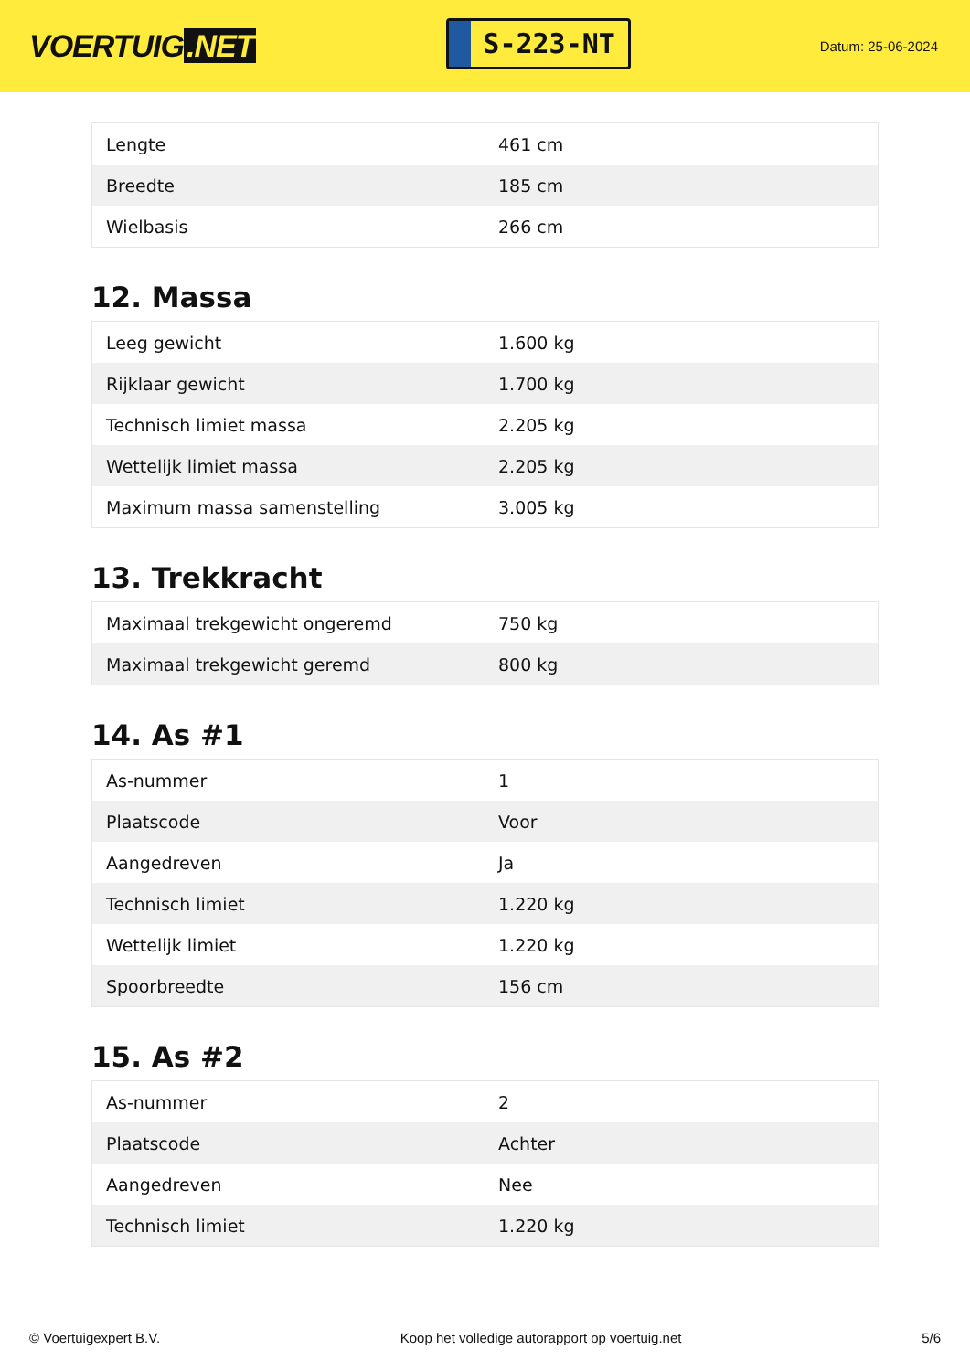VOERTUIG.NET
S-223-NT
Datum: 25-06-2024
| Lengte | 461 cm |
| Breedte | 185 cm |
| Wielbasis | 266 cm |
12. Massa
| Leeg gewicht | 1.600 kg |
| Rijklaar gewicht | 1.700 kg |
| Technisch limiet massa | 2.205 kg |
| Wettelijk limiet massa | 2.205 kg |
| Maximum massa samenstelling | 3.005 kg |
13. Trekkracht
| Maximaal trekgewicht ongeremd | 750 kg |
| Maximaal trekgewicht geremd | 800 kg |
14. As #1
| As-nummer | 1 |
| Plaatscode | Voor |
| Aangedreven | Ja |
| Technisch limiet | 1.220 kg |
| Wettelijk limiet | 1.220 kg |
| Spoorbreedte | 156 cm |
15. As #2
| As-nummer | 2 |
| Plaatscode | Achter |
| Aangedreven | Nee |
| Technisch limiet | 1.220 kg |
© Voertuigexpert B.V. Koop het volledige autorapport op voertuig.net 5/6